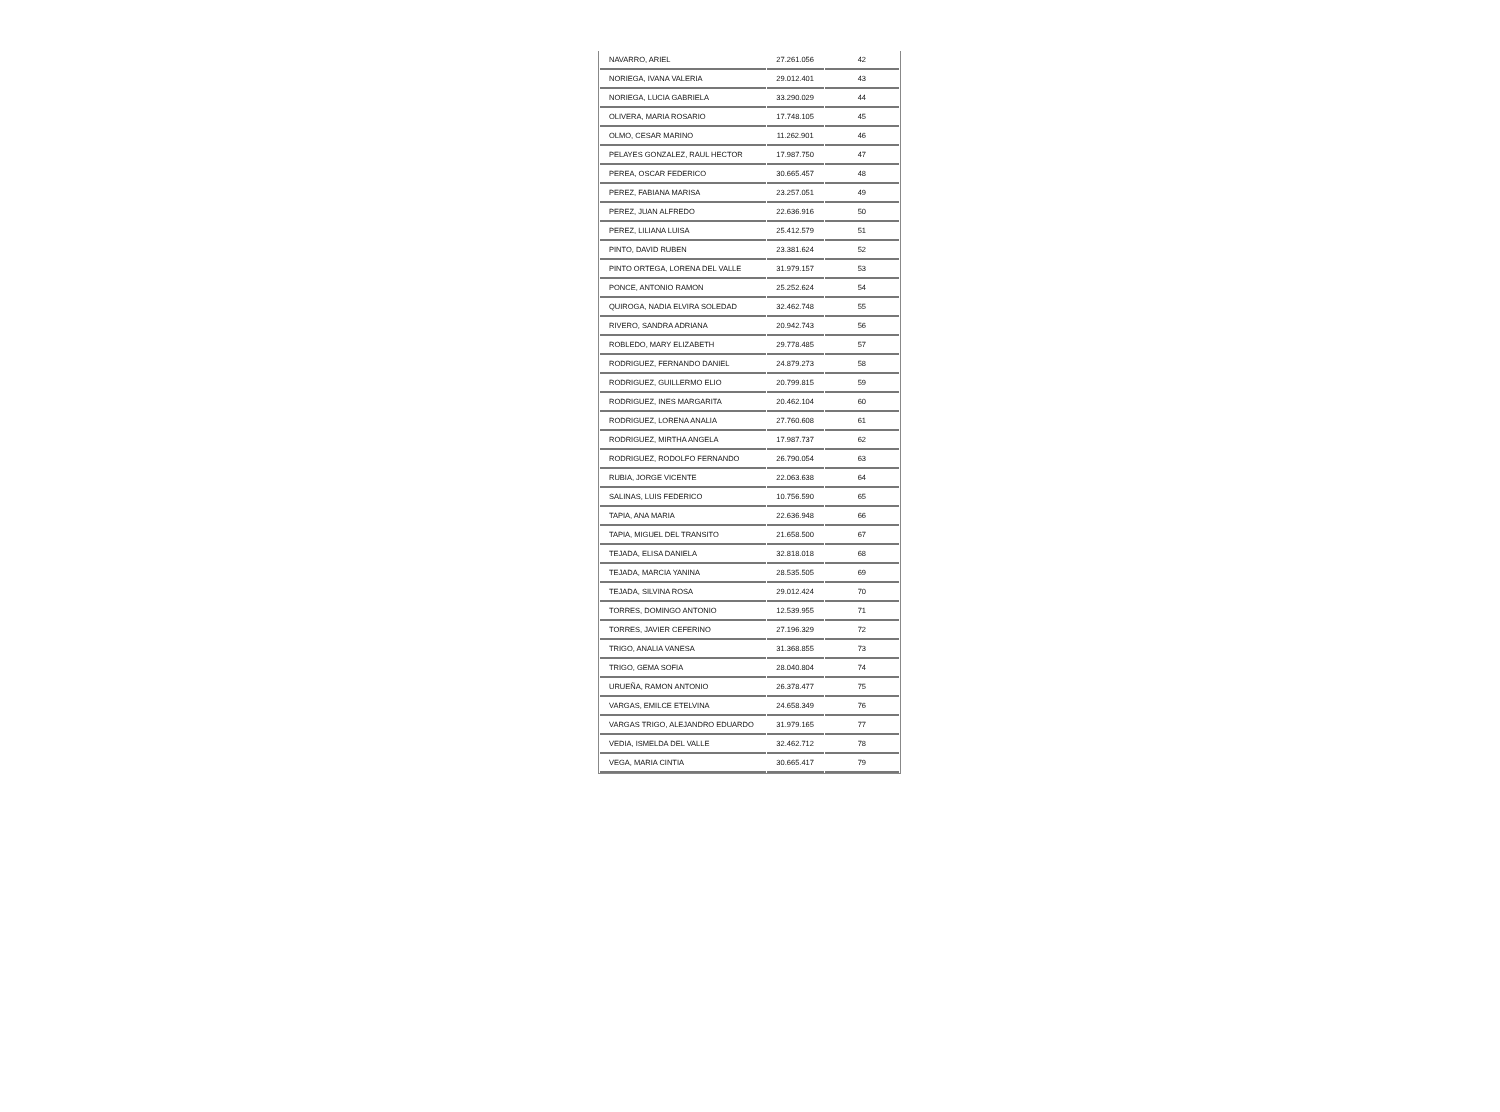| NAVARRO, ARIEL | 27.261.056 | 42 |
| NORIEGA, IVANA VALERIA | 29.012.401 | 43 |
| NORIEGA, LUCIA GABRIELA | 33.290.029 | 44 |
| OLIVERA, MARIA ROSARIO | 17.748.105 | 45 |
| OLMO, CESAR MARINO | 11.262.901 | 46 |
| PELAYES GONZALEZ, RAUL HECTOR | 17.987.750 | 47 |
| PEREA, OSCAR FEDERICO | 30.665.457 | 48 |
| PEREZ, FABIANA MARISA | 23.257.051 | 49 |
| PEREZ, JUAN ALFREDO | 22.636.916 | 50 |
| PEREZ, LILIANA LUISA | 25.412.579 | 51 |
| PINTO, DAVID RUBEN | 23.381.624 | 52 |
| PINTO ORTEGA, LORENA DEL VALLE | 31.979.157 | 53 |
| PONCE, ANTONIO RAMON | 25.252.624 | 54 |
| QUIROGA, NADIA ELVIRA SOLEDAD | 32.462.748 | 55 |
| RIVERO, SANDRA ADRIANA | 20.942.743 | 56 |
| ROBLEDO, MARY ELIZABETH | 29.778.485 | 57 |
| RODRIGUEZ, FERNANDO DANIEL | 24.879.273 | 58 |
| RODRIGUEZ, GUILLERMO ELIO | 20.799.815 | 59 |
| RODRIGUEZ, INES MARGARITA | 20.462.104 | 60 |
| RODRIGUEZ, LORENA ANALIA | 27.760.608 | 61 |
| RODRIGUEZ, MIRTHA ANGELA | 17.987.737 | 62 |
| RODRIGUEZ, RODOLFO FERNANDO | 26.790.054 | 63 |
| RUBIA, JORGE VICENTE | 22.063.638 | 64 |
| SALINAS, LUIS FEDERICO | 10.756.590 | 65 |
| TAPIA, ANA MARIA | 22.636.948 | 66 |
| TAPIA, MIGUEL DEL TRANSITO | 21.658.500 | 67 |
| TEJADA, ELISA DANIELA | 32.818.018 | 68 |
| TEJADA, MARCIA YANINA | 28.535.505 | 69 |
| TEJADA, SILVINA ROSA | 29.012.424 | 70 |
| TORRES, DOMINGO ANTONIO | 12.539.955 | 71 |
| TORRES, JAVIER CEFERINO | 27.196.329 | 72 |
| TRIGO, ANALIA VANESA | 31.368.855 | 73 |
| TRIGO, GEMA SOFIA | 28.040.804 | 74 |
| URUEÑA, RAMON ANTONIO | 26.378.477 | 75 |
| VARGAS, EMILCE ETELVINA | 24.658.349 | 76 |
| VARGAS TRIGO, ALEJANDRO EDUARDO | 31.979.165 | 77 |
| VEDIA, ISMELDA DEL VALLE | 32.462.712 | 78 |
| VEGA, MARIA CINTIA | 30.665.417 | 79 |